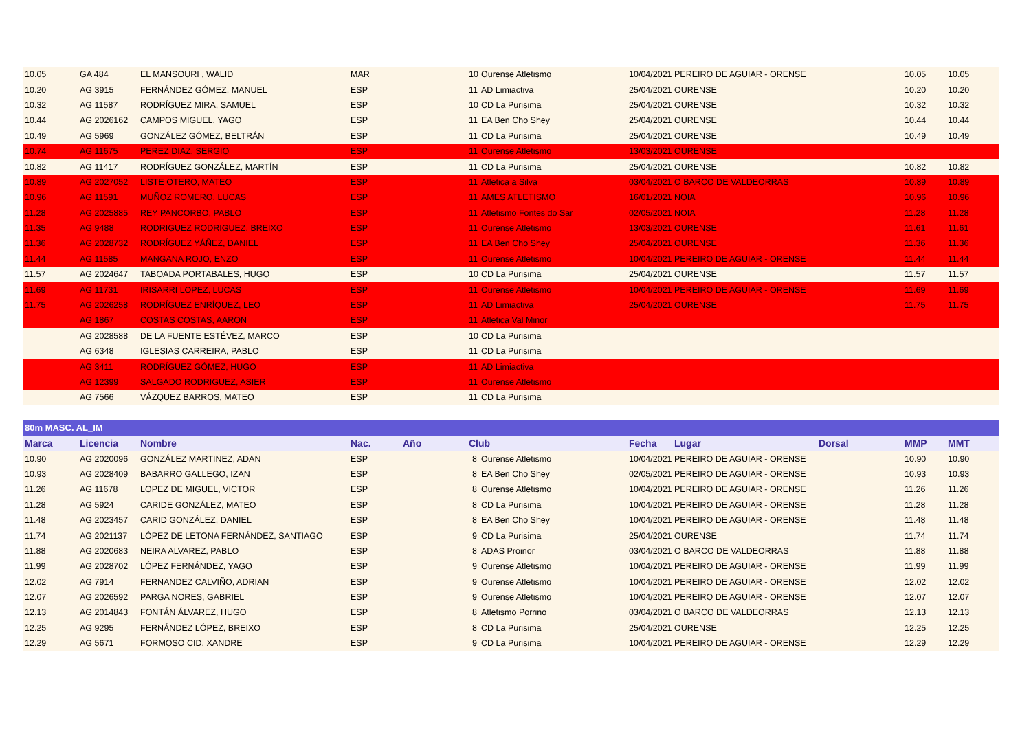| 10.05 | GA 484 | EL MANSOURI , WALID | MAR | | 10 | Ourense Atletismo | 10/04/2021 | PEREIRO DE AGUIAR - ORENSE | | 10.05 | 10.05 |
| 10.20 | AG 3915 | FERNÁNDEZ GÓMEZ, MANUEL | ESP | | 11 | AD Limiactiva | 25/04/2021 | OURENSE | | 10.20 | 10.20 |
| 10.32 | AG 11587 | RODRÍGUEZ MIRA, SAMUEL | ESP | | 10 | CD La Purisima | 25/04/2021 | OURENSE | | 10.32 | 10.32 |
| 10.44 | AG 2026162 | CAMPOS MIGUEL, YAGO | ESP | | 11 | EA Ben Cho Shey | 25/04/2021 | OURENSE | | 10.44 | 10.44 |
| 10.49 | AG 5969 | GONZÁLEZ GÓMEZ, BELTRÁN | ESP | | 11 | CD La Purisima | 25/04/2021 | OURENSE | | 10.49 | 10.49 |
| 10.74 | AG 11675 | PEREZ DIAZ, SERGIO | ESP | | 11 | Ourense Atletismo | 13/03/2021 | OURENSE | | | |
| 10.82 | AG 11417 | RODRÍGUEZ GONZÁLEZ, MARTÍN | ESP | | 11 | CD La Purisima | 25/04/2021 | OURENSE | | 10.82 | 10.82 |
| 10.89 | AG 2027052 | LISTE OTERO, MATEO | ESP | | 11 | Atletica a Silva | 03/04/2021 | O BARCO DE VALDEORRAS | | 10.89 | 10.89 |
| 10.96 | AG 11591 | MUÑOZ ROMERO, LUCAS | ESP | | 11 | AMES ATLETISMO | 16/01/2021 | NOIA | | 10.96 | 10.96 |
| 11.28 | AG 2025885 | REY PANCORBO, PABLO | ESP | | 11 | Atletismo Fontes do Sar | 02/05/2021 | NOIA | | 11.28 | 11.28 |
| 11.35 | AG 9488 | RODRIGUEZ RODRIGUEZ, BREIXO | ESP | | 11 | Ourense Atletismo | 13/03/2021 | OURENSE | | 11.61 | 11.61 |
| 11.36 | AG 2028732 | RODRÍGUEZ YÁÑEZ, DANIEL | ESP | | 11 | EA Ben Cho Shey | 25/04/2021 | OURENSE | | 11.36 | 11.36 |
| 11.44 | AG 11585 | MANGANA ROJO, ENZO | ESP | | 11 | Ourense Atletismo | 10/04/2021 | PEREIRO DE AGUIAR - ORENSE | | 11.44 | 11.44 |
| 11.57 | AG 2024647 | TABOADA PORTABALES, HUGO | ESP | | 10 | CD La Purisima | 25/04/2021 | OURENSE | | 11.57 | 11.57 |
| 11.69 | AG 11731 | IRISARRI LOPEZ, LUCAS | ESP | | 11 | Ourense Atletismo | 10/04/2021 | PEREIRO DE AGUIAR - ORENSE | | 11.69 | 11.69 |
| 11.75 | AG 2026258 | RODRÍGUEZ ENRÍQUEZ, LEO | ESP | | 11 | AD Limiactiva | 25/04/2021 | OURENSE | | 11.75 | 11.75 |
| | AG 1867 | COSTAS COSTAS, AARON | ESP | | 11 | Atletica Val Minor | | | | | |
| | AG 2028588 | DE LA FUENTE ESTÉVEZ, MARCO | ESP | | 10 | CD La Purisima | | | | | |
| | AG 6348 | IGLESIAS CARREIRA, PABLO | ESP | | 11 | CD La Purisima | | | | | |
| | AG 3411 | RODRÍGUEZ GÓMEZ, HUGO | ESP | | 11 | AD Limiactiva | | | | | |
| | AG 12399 | SALGADO RODRIGUEZ, ASIER | ESP | | 11 | Ourense Atletismo | | | | | |
| | AG 7566 | VÁZQUEZ BARROS, MATEO | ESP | | 11 | CD La Purisima | | | | | |
| 80m MASC. AL_IM | | | | | | | | | | | |
| Marca | Licencia | Nombre | Nac. | Año | Club | | Fecha | Lugar | Dorsal | MMP | MMT |
| 10.90 | AG 2020096 | GONZÁLEZ MARTINEZ, ADAN | ESP | | 8 | Ourense Atletismo | 10/04/2021 | PEREIRO DE AGUIAR - ORENSE | | 10.90 | 10.90 |
| 10.93 | AG 2028409 | BABARRO GALLEGO, IZAN | ESP | | 8 | EA Ben Cho Shey | 02/05/2021 | PEREIRO DE AGUIAR - ORENSE | | 10.93 | 10.93 |
| 11.26 | AG 11678 | LOPEZ DE MIGUEL, VICTOR | ESP | | 8 | Ourense Atletismo | 10/04/2021 | PEREIRO DE AGUIAR - ORENSE | | 11.26 | 11.26 |
| 11.28 | AG 5924 | CARIDE GONZÁLEZ, MATEO | ESP | | 8 | CD La Purisima | 10/04/2021 | PEREIRO DE AGUIAR - ORENSE | | 11.28 | 11.28 |
| 11.48 | AG 2023457 | CARID GONZÁLEZ, DANIEL | ESP | | 8 | EA Ben Cho Shey | 10/04/2021 | PEREIRO DE AGUIAR - ORENSE | | 11.48 | 11.48 |
| 11.74 | AG 2021137 | LÓPEZ DE LETONA FERNÁNDEZ, SANTIAGO | ESP | | 9 | CD La Purisima | 25/04/2021 | OURENSE | | 11.74 | 11.74 |
| 11.88 | AG 2020683 | NEIRA ALVAREZ, PABLO | ESP | | 8 | ADAS Proinor | 03/04/2021 | O BARCO DE VALDEORRAS | | 11.88 | 11.88 |
| 11.99 | AG 2028702 | LÓPEZ FERNÁNDEZ, YAGO | ESP | | 9 | Ourense Atletismo | 10/04/2021 | PEREIRO DE AGUIAR - ORENSE | | 11.99 | 11.99 |
| 12.02 | AG 7914 | FERNANDEZ CALVIÑO, ADRIAN | ESP | | 9 | Ourense Atletismo | 10/04/2021 | PEREIRO DE AGUIAR - ORENSE | | 12.02 | 12.02 |
| 12.07 | AG 2026592 | PARGA NORES, GABRIEL | ESP | | 9 | Ourense Atletismo | 10/04/2021 | PEREIRO DE AGUIAR - ORENSE | | 12.07 | 12.07 |
| 12.13 | AG 2014843 | FONTÁN ÁLVAREZ, HUGO | ESP | | 8 | Atletismo Porrino | 03/04/2021 | O BARCO DE VALDEORRAS | | 12.13 | 12.13 |
| 12.25 | AG 9295 | FERNÁNDEZ LÓPEZ, BREIXO | ESP | | 8 | CD La Purisima | 25/04/2021 | OURENSE | | 12.25 | 12.25 |
| 12.29 | AG 5671 | FORMOSO CID, XANDRE | ESP | | 9 | CD La Purisima | 10/04/2021 | PEREIRO DE AGUIAR - ORENSE | | 12.29 | 12.29 |